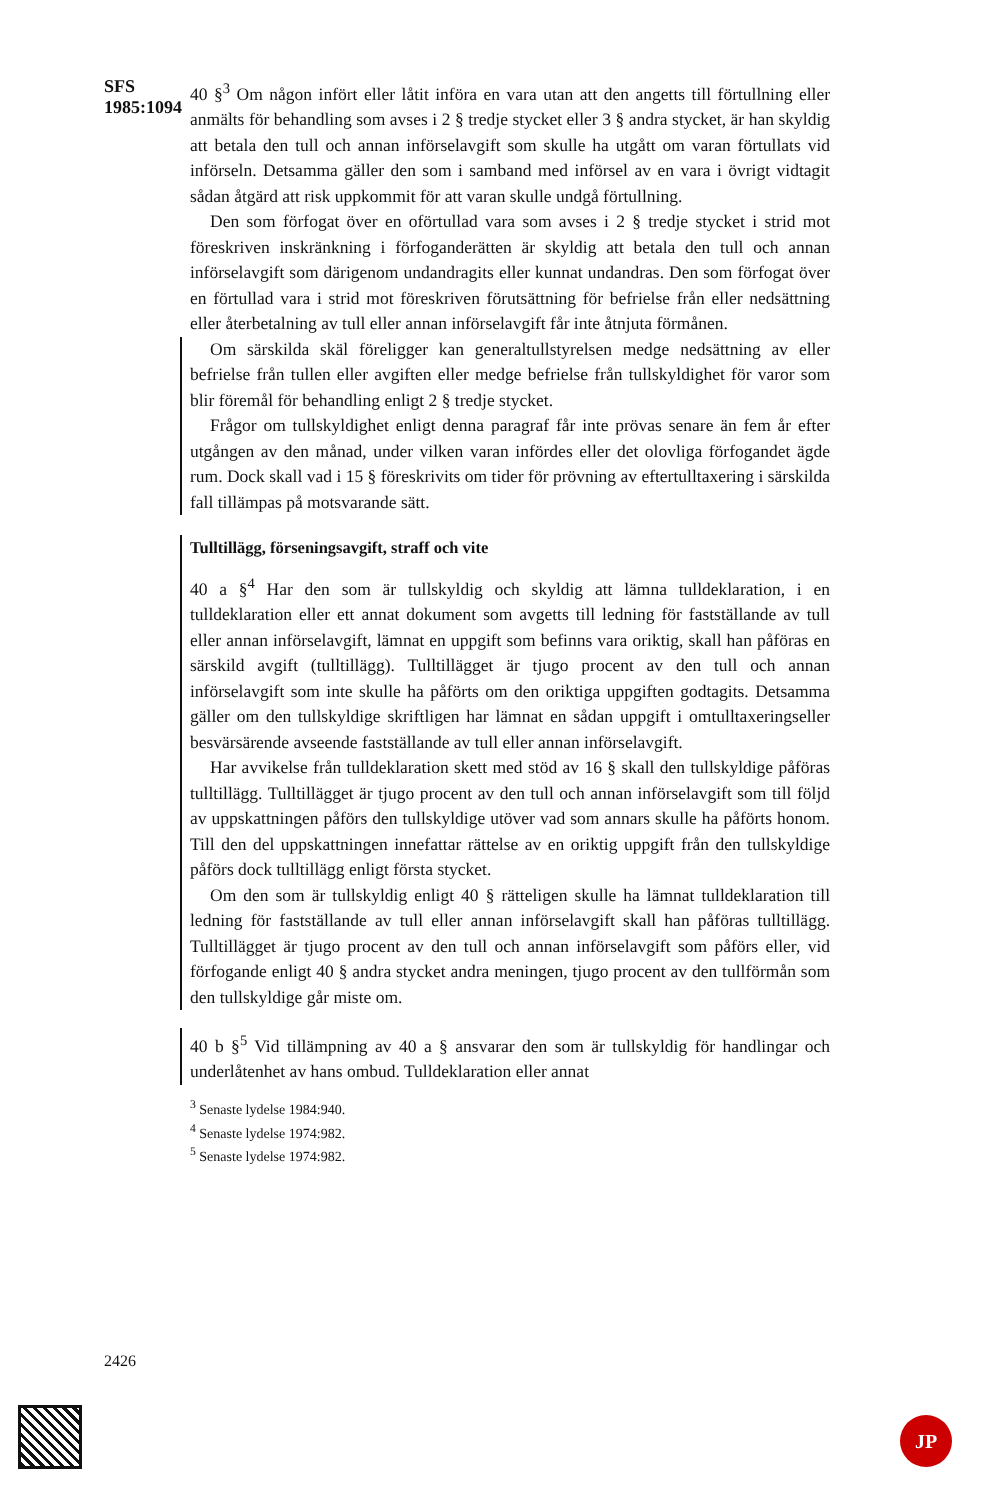SFS 1985:1094
40 §<sup>3</sup> Om någon infört eller låtit införa en vara utan att den angetts till förtullning eller anmälts för behandling som avses i 2 § tredje stycket eller 3 § andra stycket, är han skyldig att betala den tull och annan införselavgift som skulle ha utgått om varan förtullats vid införseln. Detsamma gäller den som i samband med införsel av en vara i övrigt vidtagit sådan åtgärd att risk uppkommit för att varan skulle undgå förtullning.
Den som förfogat över en oförtullad vara som avses i 2 § tredje stycket i strid mot föreskriven inskränkning i förfoganderätten är skyldig att betala den tull och annan införselavgift som därigenom undandragits eller kunnat undandras. Den som förfogat över en förtullad vara i strid mot föreskriven förutsättning för befrielse från eller nedsättning eller återbetalning av tull eller annan införselavgift får inte åtnjuta förmånen.
Om särskilda skäl föreligger kan generaltullstyrelsen medge nedsättning av eller befrielse från tullen eller avgiften eller medge befrielse från tullskyldighet för varor som blir föremål för behandling enligt 2 § tredje stycket.
Frågor om tullskyldighet enligt denna paragraf får inte prövas senare än fem år efter utgången av den månad, under vilken varan infördes eller det olovliga förfogandet ägde rum. Dock skall vad i 15 § föreskrivits om tider för prövning av eftertulltaxering i särskilda fall tillämpas på motsvarande sätt.
Tulltillägg, förseningsavgift, straff och vite
40 a §<sup>4</sup> Har den som är tullskyldig och skyldig att lämna tulldeklaration, i en tulldeklaration eller ett annat dokument som avgetts till ledning för fastställande av tull eller annan införselavgift, lämnat en uppgift som befinns vara oriktig, skall han påföras en särskild avgift (tulltillägg). Tulltillägget är tjugo procent av den tull och annan införselavgift som inte skulle ha påförts om den oriktiga uppgiften godtagits. Detsamma gäller om den tullskyldige skriftligen har lämnat en sådan uppgift i omtulltaxeringseller besvärsärende avseende fastställande av tull eller annan införselavgift.
Har avvikelse från tulldeklaration skett med stöd av 16 § skall den tullskyldige påföras tulltillägg. Tulltillägget är tjugo procent av den tull och annan införselavgift som till följd av uppskattningen påförs den tullskyldige utöver vad som annars skulle ha påförts honom. Till den del uppskattningen innefattar rättelse av en oriktig uppgift från den tullskyldige påförs dock tulltillägg enligt första stycket.
Om den som är tullskyldig enligt 40 § rätteligen skulle ha lämnat tulldeklaration till ledning för fastställande av tull eller annan införselavgift skall han påföras tulltillägg. Tulltillägget är tjugo procent av den tull och annan införselavgift som påförs eller, vid förfogande enligt 40 § andra stycket andra meningen, tjugo procent av den tullförmån som den tullskyldige går miste om.
40 b §<sup>5</sup> Vid tillämpning av 40 a § ansvarar den som är tullskyldig för handlingar och underlåtenhet av hans ombud. Tulldeklaration eller annat
<sup>3</sup> Senaste lydelse 1984:940.
<sup>4</sup> Senaste lydelse 1974:982.
<sup>5</sup> Senaste lydelse 1974:982.
2426
JP